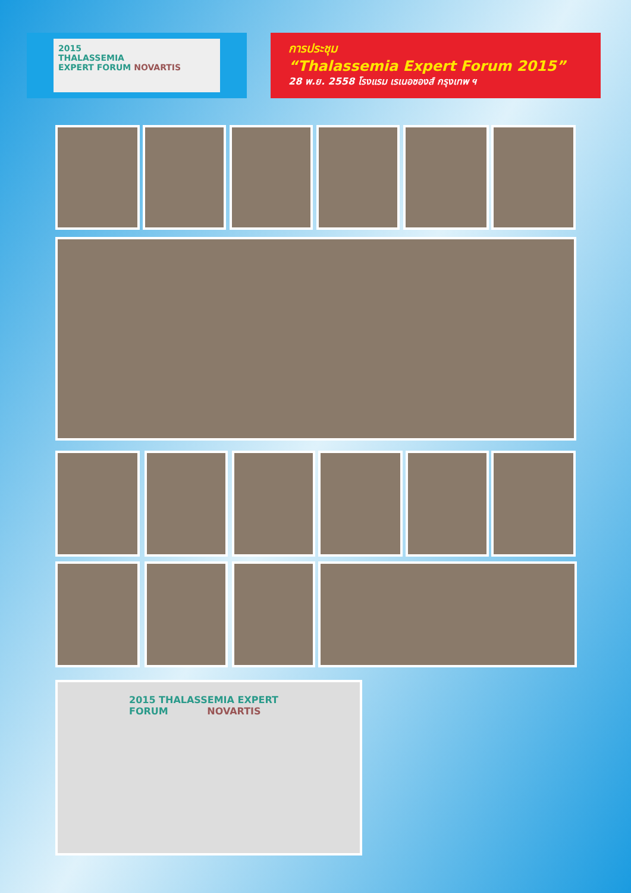2015
THALASSEMIA
EXPERT FORUM NOVARTIS
การประชุม
“Thalassemia Expert Forum 2015”
28 พ.ย. 2558 โรงแรม เรเนอซองส์ กรุงเทพ ฯ
2015 THALASSEMIA EXPERT FORUM NOVARTIS